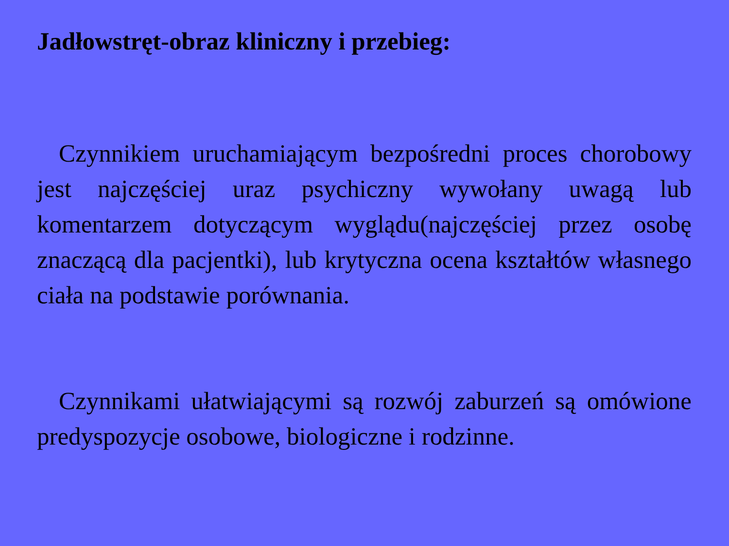Jadłowstręt-obraz kliniczny i przebieg:
Czynnikiem uruchamiającym bezpośredni proces chorobowy jest najczęściej uraz psychiczny wywołany uwagą lub komentarzem dotyczącym wyglądu(najczęściej przez osobę znaczącą dla pacjentki), lub krytyczna ocena kształtów własnego ciała na podstawie porównania.
Czynnikami ułatwiającymi są rozwój zaburzeń są omówione predyspozycje osobowe, biologiczne i rodzinne.